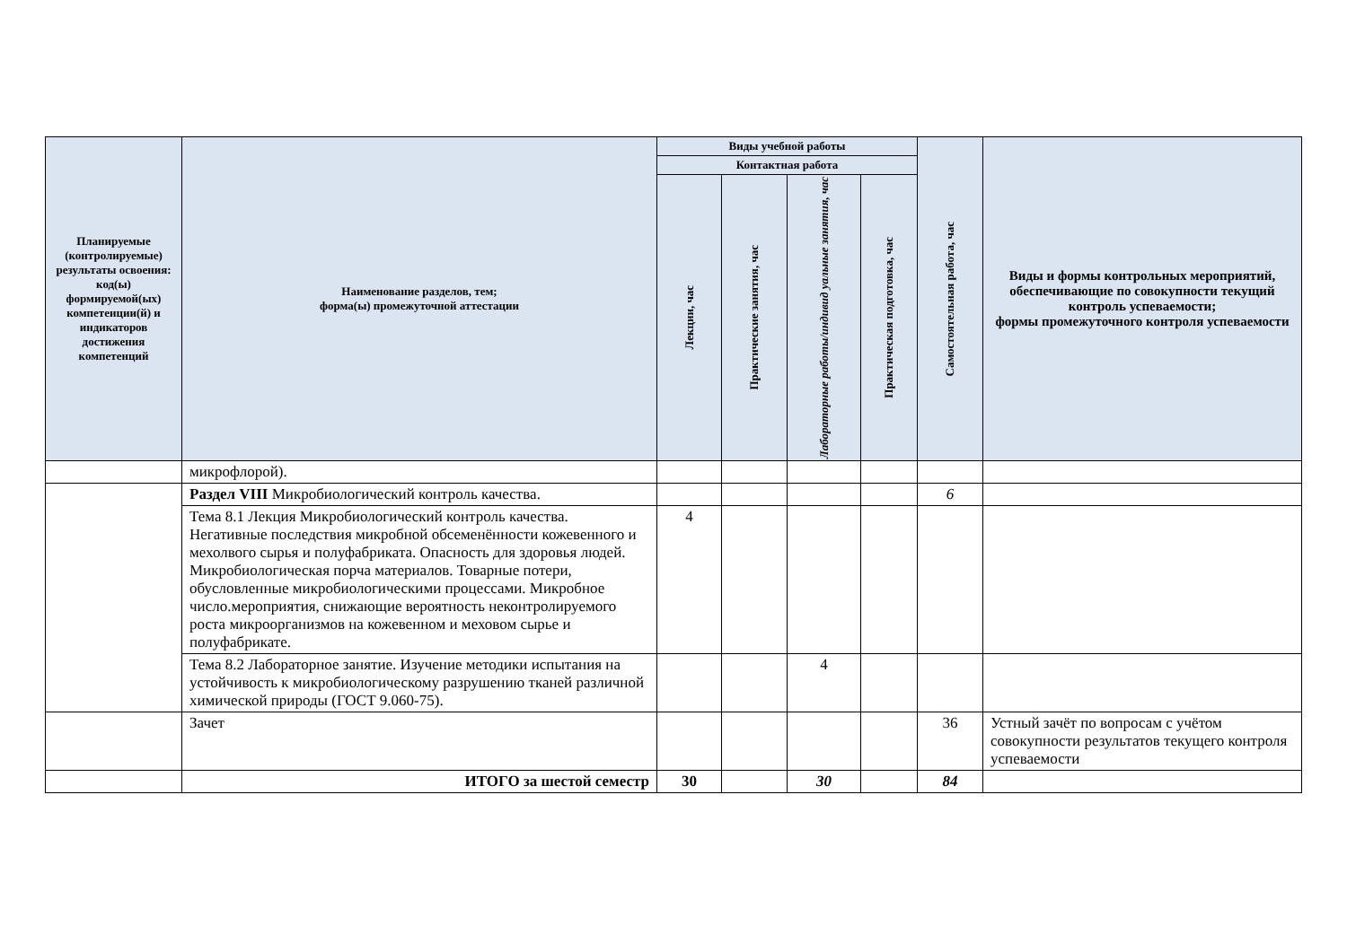| Планируемые (контролируемые) результаты освоения: код(ы) формируемой(ых) компетенции(й) и индикаторов достижения компетенций | Наименование разделов, тем; форма(ы) промежуточной аттестации | Виды учебной работы | | | | Самостоятельная работа, час | Виды и формы контрольных мероприятий, обеспечивающие по совокупности текущий контроль успеваемости; формы промежуточного контроля успеваемости |
| --- | --- | --- | --- | --- | --- | --- | --- |
| | | Контактная работа | | | | | |
| | | Лекции, час | Практические занятия, час | Лабораторные работы/индивид уальные занятия, час | Практическая подготовка, час | | |
| | микрофлорой). | | | | | | |
| | Раздел VIII Микробиологический контроль качества. | | | | | 6 | |
| | Тема 8.1 Лекция Микробиологический контроль качества. Негативные последствия микробной обсеменённости кожевенного и мехолвого сырья и полуфабриката. Опасность для здоровья людей. Микробиологическая порча материалов. Товарные потери, обусловленные микробиологическими процессами. Микробное число.мероприятия, снижающие вероятность неконтролируемого роста микроорганизмов на кожевенном и меховом сырье и полуфабрикате. | 4 | | | | | |
| | Тема 8.2 Лабораторное занятие. Изучение методики испытания на устойчивость к микробиологическому разрушению тканей различной химической природы (ГОСТ 9.060-75). | | | 4 | | | |
| | Зачет | | | | | 36 | Устный зачёт по вопросам с учётом совокупности результатов текущего контроля успеваемости |
| | ИТОГО за шестой семестр | 30 | | 30 | | 84 | |